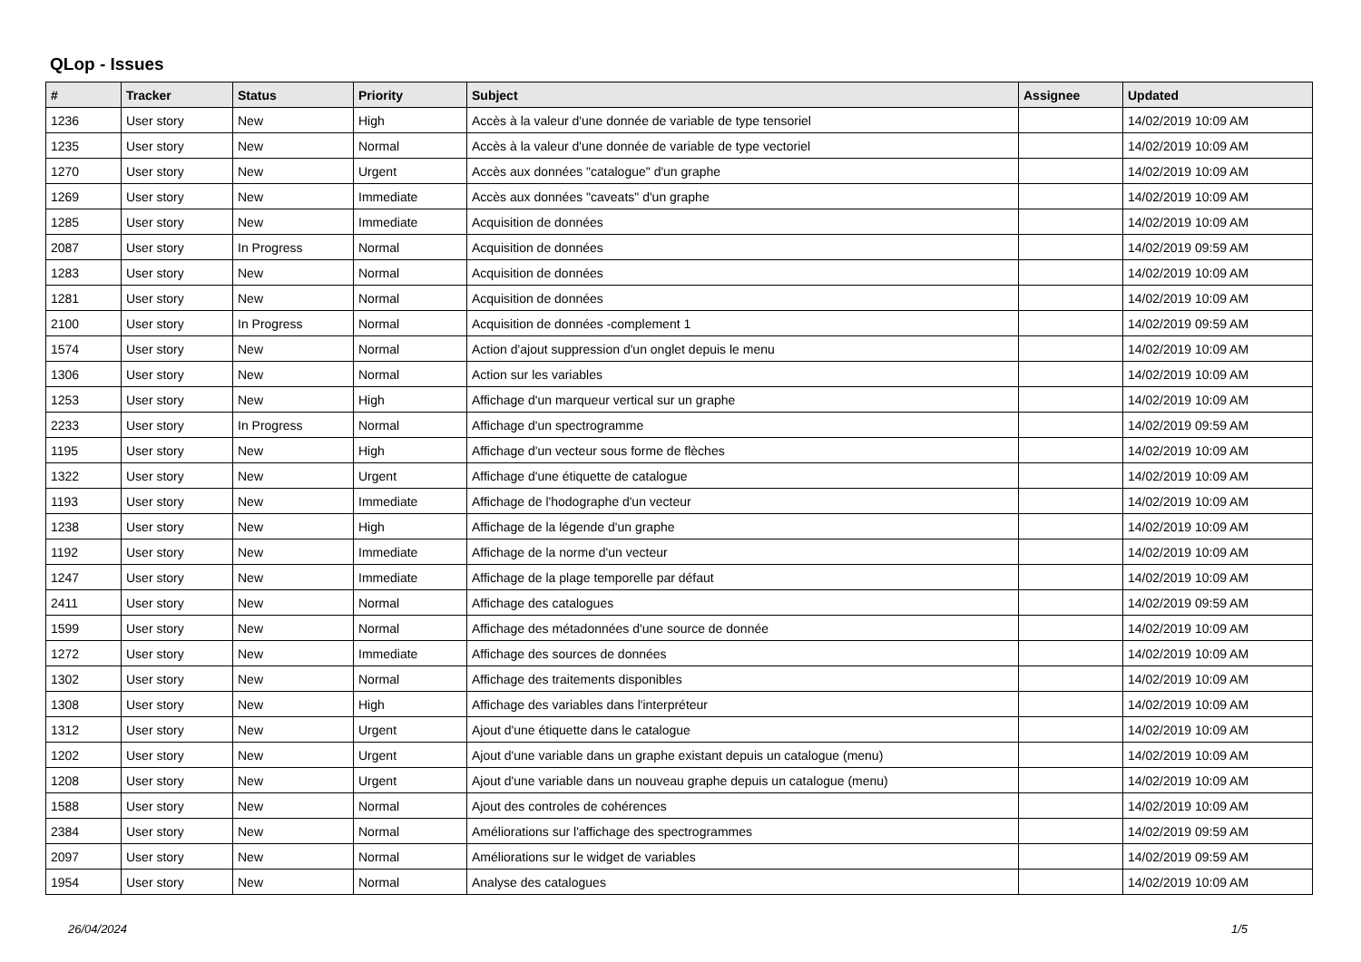QLop - Issues
| # | Tracker | Status | Priority | Subject | Assignee | Updated |
| --- | --- | --- | --- | --- | --- | --- |
| 1236 | User story | New | High | Accès à la valeur d'une donnée de variable de type tensoriel | | 14/02/2019 10:09 AM |
| 1235 | User story | New | Normal | Accès à la valeur d'une donnée de variable de type vectoriel | | 14/02/2019 10:09 AM |
| 1270 | User story | New | Urgent | Accès aux données "catalogue" d'un graphe | | 14/02/2019 10:09 AM |
| 1269 | User story | New | Immediate | Accès aux données "caveats" d'un graphe | | 14/02/2019 10:09 AM |
| 1285 | User story | New | Immediate | Acquisition de données | | 14/02/2019 10:09 AM |
| 2087 | User story | In Progress | Normal | Acquisition de données | | 14/02/2019 09:59 AM |
| 1283 | User story | New | Normal | Acquisition de données | | 14/02/2019 10:09 AM |
| 1281 | User story | New | Normal | Acquisition de données | | 14/02/2019 10:09 AM |
| 2100 | User story | In Progress | Normal | Acquisition de données -complement 1 | | 14/02/2019 09:59 AM |
| 1574 | User story | New | Normal | Action d'ajout suppression d'un onglet depuis le menu | | 14/02/2019 10:09 AM |
| 1306 | User story | New | Normal | Action sur les variables | | 14/02/2019 10:09 AM |
| 1253 | User story | New | High | Affichage d'un marqueur vertical sur un graphe | | 14/02/2019 10:09 AM |
| 2233 | User story | In Progress | Normal | Affichage d'un spectrogramme | | 14/02/2019 09:59 AM |
| 1195 | User story | New | High | Affichage d'un vecteur sous forme de flèches | | 14/02/2019 10:09 AM |
| 1322 | User story | New | Urgent | Affichage d'une étiquette de catalogue | | 14/02/2019 10:09 AM |
| 1193 | User story | New | Immediate | Affichage de l'hodographe d'un vecteur | | 14/02/2019 10:09 AM |
| 1238 | User story | New | High | Affichage de la légende d'un graphe | | 14/02/2019 10:09 AM |
| 1192 | User story | New | Immediate | Affichage de la norme d'un vecteur | | 14/02/2019 10:09 AM |
| 1247 | User story | New | Immediate | Affichage de la plage temporelle par défaut | | 14/02/2019 10:09 AM |
| 2411 | User story | New | Normal | Affichage des catalogues | | 14/02/2019 09:59 AM |
| 1599 | User story | New | Normal | Affichage des métadonnées d'une source de donnée | | 14/02/2019 10:09 AM |
| 1272 | User story | New | Immediate | Affichage des sources de données | | 14/02/2019 10:09 AM |
| 1302 | User story | New | Normal | Affichage des traitements disponibles | | 14/02/2019 10:09 AM |
| 1308 | User story | New | High | Affichage des variables dans l'interpréteur | | 14/02/2019 10:09 AM |
| 1312 | User story | New | Urgent | Ajout d'une étiquette dans le catalogue | | 14/02/2019 10:09 AM |
| 1202 | User story | New | Urgent | Ajout d'une variable dans un graphe existant depuis un catalogue (menu) | | 14/02/2019 10:09 AM |
| 1208 | User story | New | Urgent | Ajout d'une variable dans un nouveau graphe depuis un catalogue (menu) | | 14/02/2019 10:09 AM |
| 1588 | User story | New | Normal | Ajout des controles de cohérences | | 14/02/2019 10:09 AM |
| 2384 | User story | New | Normal | Améliorations sur l'affichage des spectrogrammes | | 14/02/2019 09:59 AM |
| 2097 | User story | New | Normal | Améliorations sur le widget de variables | | 14/02/2019 09:59 AM |
| 1954 | User story | New | Normal | Analyse des catalogues | | 14/02/2019 10:09 AM |
26/04/2024 1/5